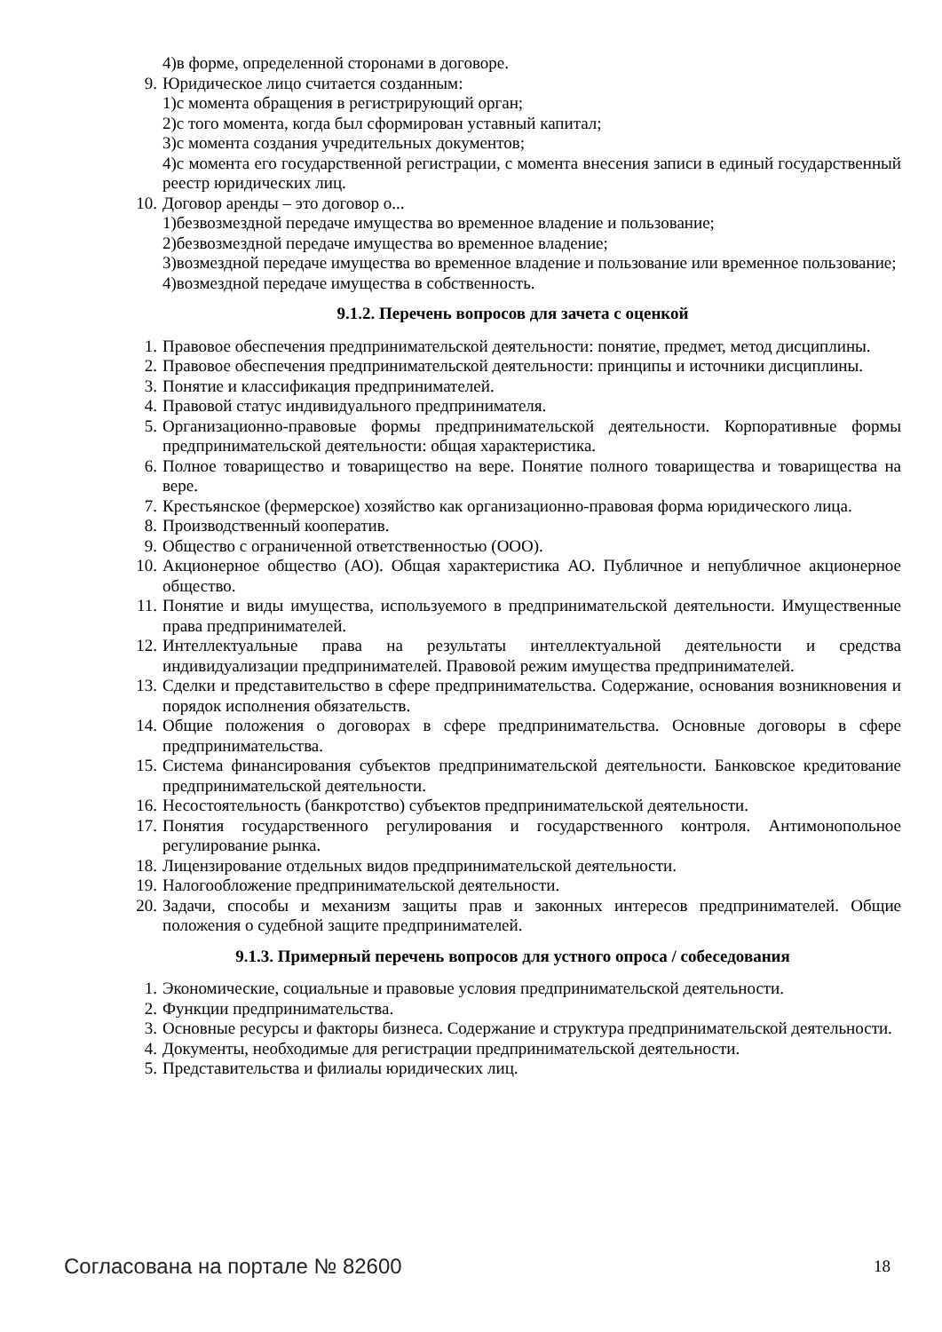4)в форме, определенной сторонами в договоре.
9. Юридическое лицо считается созданным:
1)с момента обращения в регистрирующий орган;
2)с того момента, когда был сформирован уставный капитал;
3)с момента создания учредительных документов;
4)с момента его государственной регистрации, с момента внесения записи в единый государственный реестр юридических лиц.
10. Договор аренды – это договор о...
1)безвозмездной передаче имущества во временное владение и пользование;
2)безвозмездной передаче имущества во временное владение;
3)возмездной передаче имущества во временное владение и пользование или временное пользование;
4)возмездной передаче имущества в собственность.
9.1.2. Перечень вопросов для зачета с оценкой
1. Правовое обеспечения предпринимательской деятельности: понятие, предмет, метод дисциплины.
2. Правовое обеспечения предпринимательской деятельности: принципы и источники дисциплины.
3. Понятие и классификация предпринимателей.
4. Правовой статус индивидуального предпринимателя.
5. Организационно-правовые формы предпринимательской деятельности. Корпоративные формы предпринимательской деятельности: общая характеристика.
6. Полное товарищество и товарищество на вере. Понятие полного товарищества и товарищества на вере.
7. Крестьянское (фермерское) хозяйство как организационно-правовая форма юридического лица.
8. Производственный кооператив.
9. Общество с ограниченной ответственностью (ООО).
10. Акционерное общество (АО). Общая характеристика АО. Публичное и непубличное акционерное общество.
11. Понятие и виды имущества, используемого в предпринимательской деятельности. Имущественные права предпринимателей.
12. Интеллектуальные права на результаты интеллектуальной деятельности и средства индивидуализации предпринимателей. Правовой режим имущества предпринимателей.
13. Сделки и представительство в сфере предпринимательства. Содержание, основания возникновения и порядок исполнения обязательств.
14. Общие положения о договорах в сфере предпринимательства. Основные договоры в сфере предпринимательства.
15. Система финансирования субъектов предпринимательской деятельности. Банковское кредитование предпринимательской деятельности.
16. Несостоятельность (банкротство) субъектов предпринимательской деятельности.
17. Понятия государственного регулирования и государственного контроля. Антимонопольное регулирование рынка.
18. Лицензирование отдельных видов предпринимательской деятельности.
19. Налогообложение предпринимательской деятельности.
20. Задачи, способы и механизм защиты прав и законных интересов предпринимателей. Общие положения о судебной защите предпринимателей.
9.1.3. Примерный перечень вопросов для устного опроса / собеседования
1. Экономические, социальные и правовые условия предпринимательской деятельности.
2. Функции предпринимательства.
3. Основные ресурсы и факторы бизнеса. Содержание и структура предпринимательской деятельности.
4. Документы, необходимые для регистрации предпринимательской деятельности.
5. Представительства и филиалы юридических лиц.
Согласована на портале № 82600 18